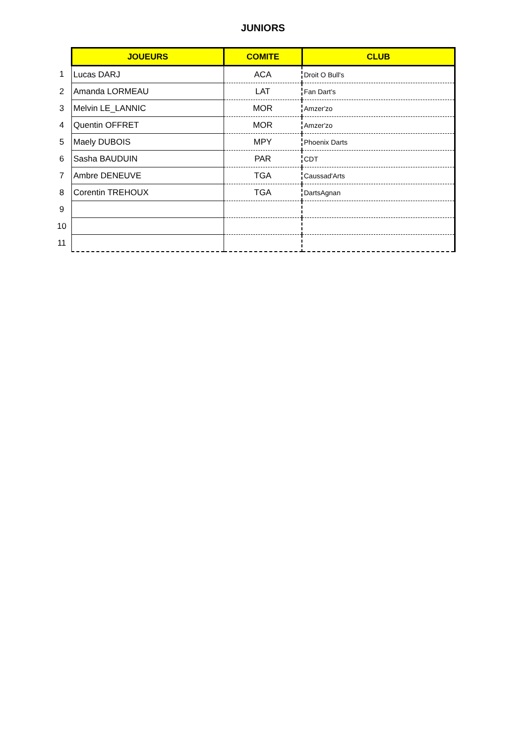JUNIORS
| | JOUEURS | COMITE | CLUB |
| 1 | Lucas DARJ | ACA | Droit O Bull's |
| 2 | Amanda LORMEAU | LAT | Fan Dart's |
| 3 | Melvin LE_LANNIC | MOR | Amzer'zo |
| 4 | Quentin OFFRET | MOR | Amzer'zo |
| 5 | Maely DUBOIS | MPY | Phoenix Darts |
| 6 | Sasha BAUDUIN | PAR | CDT |
| 7 | Ambre DENEUVE | TGA | Caussad'Arts |
| 8 | Corentin TREHOUX | TGA | DartsAgnan |
| 9 | | | |
| 10 | | | |
| 11 | | | |